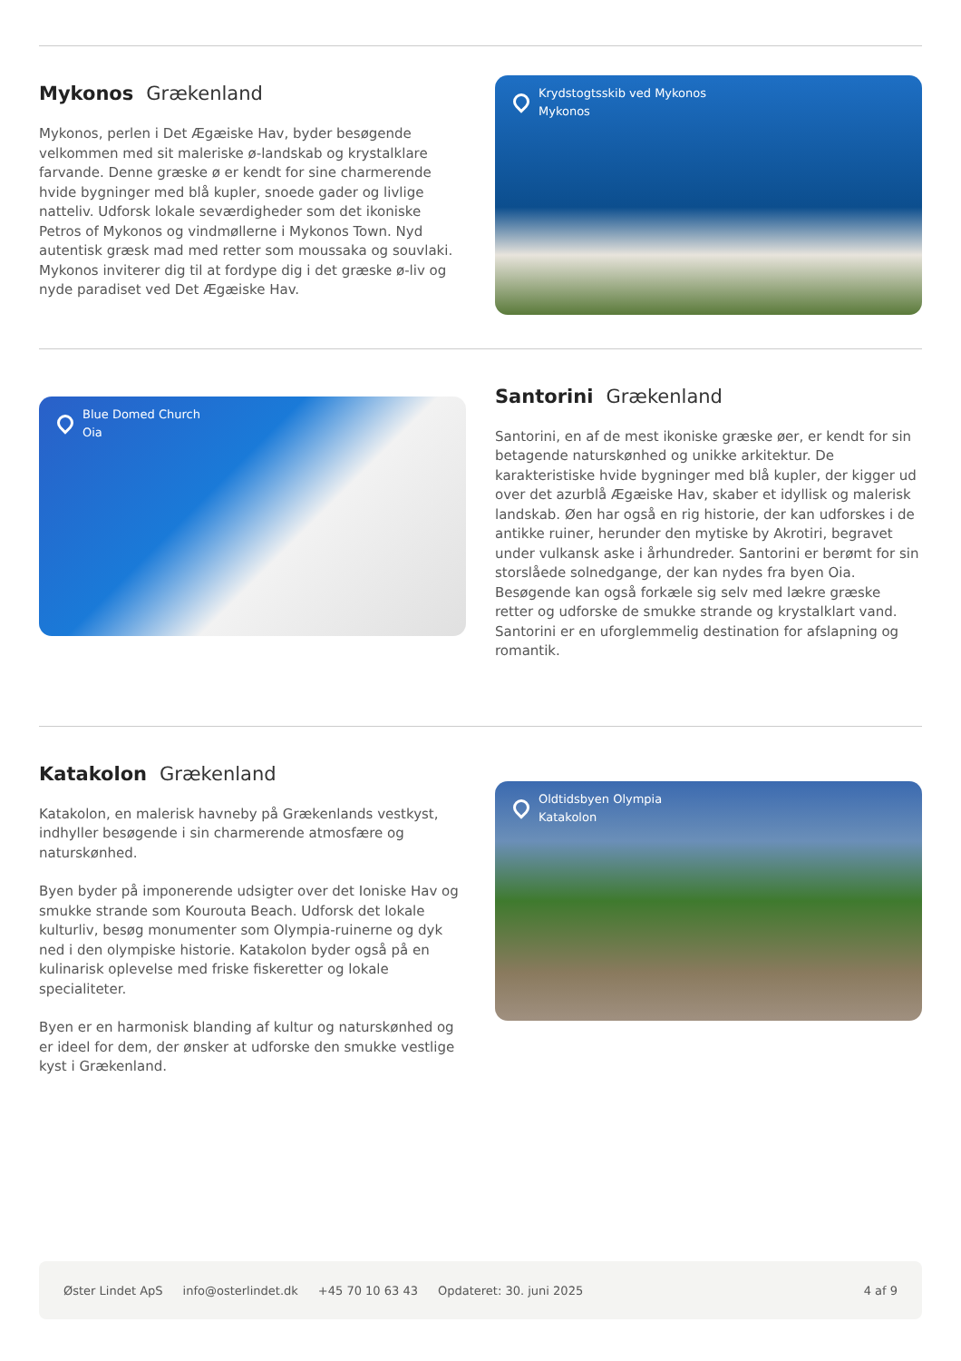Mykonos Grækenland
Mykonos, perlen i Det Ægæiske Hav, byder besøgende velkommen med sit maleriske ø-landskab og krystalklare farvande. Denne græske ø er kendt for sine charmerende hvide bygninger med blå kupler, snoede gader og livlige natteliv. Udforsk lokale seværdigheder som det ikoniske Petros of Mykonos og vindmøllerne i Mykonos Town. Nyd autentisk græsk mad med retter som moussaka og souvlaki. Mykonos inviterer dig til at fordype dig i det græske ø-liv og nyde paradiset ved Det Ægæiske Hav.
Krydstogtsskib ved Mykonos
Mykonos
Blue Domed Church
Oia
Santorini Grækenland
Santorini, en af de mest ikoniske græske øer, er kendt for sin betagende naturskønhed og unikke arkitektur. De karakteristiske hvide bygninger med blå kupler, der kigger ud over det azurblå Ægæiske Hav, skaber et idyllisk og malerisk landskab. Øen har også en rig historie, der kan udforskes i de antikke ruiner, herunder den mytiske by Akrotiri, begravet under vulkansk aske i århundreder. Santorini er berømt for sin storslåede solnedgange, der kan nydes fra byen Oia. Besøgende kan også forkæle sig selv med lækre græske retter og udforske de smukke strande og krystalklart vand. Santorini er en uforglemmelig destination for afslapning og romantik.
Katakolon Grækenland
Katakolon, en malerisk havneby på Grækenlands vestkyst, indhyller besøgende i sin charmerende atmosfære og naturskønhed.
Byen byder på imponerende udsigter over det Ioniske Hav og smukke strande som Kourouta Beach. Udforsk det lokale kulturliv, besøg monumenter som Olympia-ruinerne og dyk ned i den olympiske historie. Katakolon byder også på en kulinarisk oplevelse med friske fiskeretter og lokale specialiteter.
Byen er en harmonisk blanding af kultur og naturskønhed og er ideel for dem, der ønsker at udforske den smukke vestlige kyst i Grækenland.
Oldtidsbyen Olympia
Katakolon
Øster Lindet ApS info@osterlindet.dk +45 70 10 63 43 Opdateret: 30. juni 2025 4 af 9